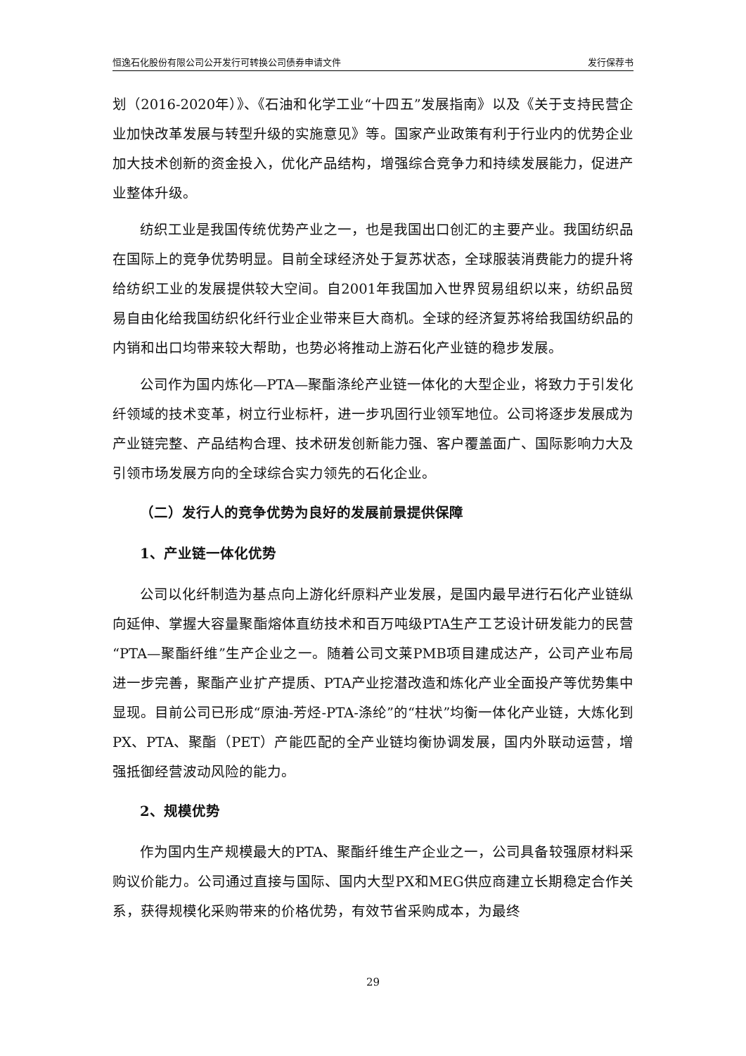恒逸石化股份有限公司公开发行可转换公司债券申请文件 发行保荐书
划（2016-2020年）》、《石油和化学工业“十四五”发展指南》以及《关于支持民营企业加快改革发展与转型升级的实施意见》等。国家产业政策有利于行业内的优势企业加大技术创新的资金投入，优化产品结构，增强综合竞争力和持续发展能力，促进产业整体升级。
纺织工业是我国传统优势产业之一，也是我国出口创汇的主要产业。我国纺织品在国际上的竞争优势明显。目前全球经济处于复苏状态，全球服装消费能力的提升将给纺织工业的发展提供较大空间。自2001年我国加入世界贸易组织以来，纺织品贸易自由化给我国纺织化纤行业企业带来巨大商机。全球的经济复苏将给我国纺织品的内销和出口均带来较大帮助，也势必将推动上游石化产业链的稳步发展。
公司作为国内炼化—PTA—聚酯涤纶产业链一体化的大型企业，将致力于引发化纤领域的技术变革，树立行业标杆，进一步巩固行业领军地位。公司将逐步发展成为产业链完整、产品结构合理、技术研发创新能力强、客户覆盖面广、国际影响力大及引领市场发展方向的全球综合实力领先的石化企业。
（二）发行人的竞争优势为良好的发展前景提供保障
1、产业链一体化优势
公司以化纤制造为基点向上游化纤原料产业发展，是国内最早进行石化产业链纵向延伸、掌握大容量聚酯熔体直纺技术和百万吨级PTA生产工艺设计研发能力的民营“PTA—聚酯纤维”生产企业之一。随着公司文莱PMB项目建成达产，公司产业布局进一步完善，聚酯产业扩产提质、PTA产业挖潜改造和炼化产业全面投产等优势集中显现。目前公司已形成“原油-芳烃-PTA-涤纶”的“柱状”均衡一体化产业链，大炼化到PX、PTA、聚酯（PET）产能匹配的全产业链均衡协调发展，国内外联动运营，增强抵御经营波动风险的能力。
2、规模优势
作为国内生产规模最大的PTA、聚酯纤维生产企业之一，公司具备较强原材料采购议价能力。公司通过直接与国际、国内大型PX和MEG供应商建立长期稳定合作关系，获得规模化采购带来的价格优势，有效节省采购成本，为最终
29